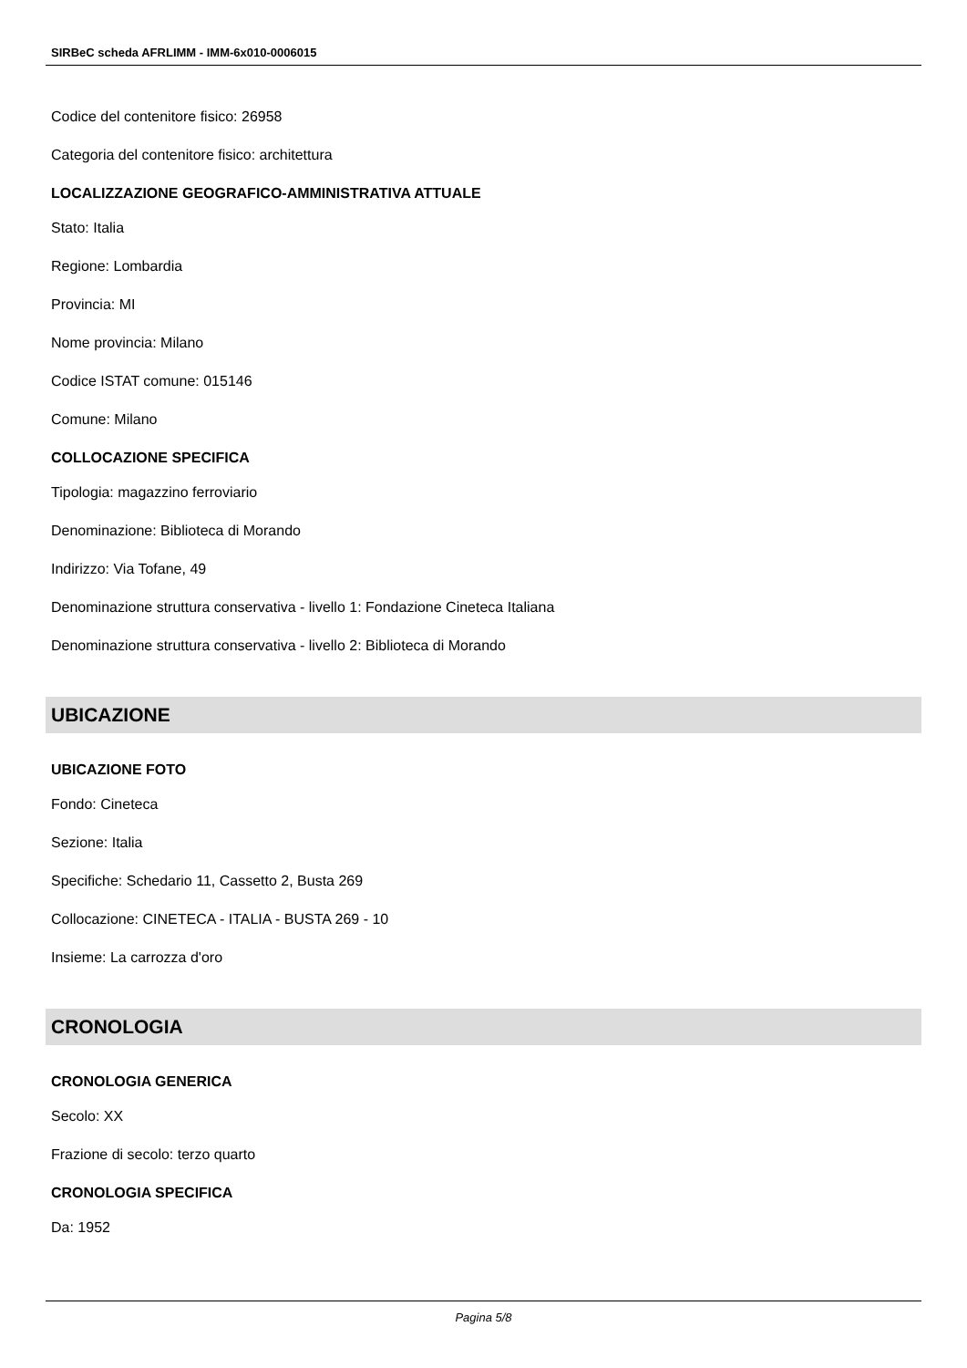SIRBeC scheda AFRLIMM - IMM-6x010-0006015
Codice del contenitore fisico: 26958
Categoria del contenitore fisico: architettura
LOCALIZZAZIONE GEOGRAFICO-AMMINISTRATIVA ATTUALE
Stato: Italia
Regione: Lombardia
Provincia: MI
Nome provincia: Milano
Codice ISTAT comune: 015146
Comune: Milano
COLLOCAZIONE SPECIFICA
Tipologia: magazzino ferroviario
Denominazione: Biblioteca di Morando
Indirizzo: Via Tofane, 49
Denominazione struttura conservativa - livello 1: Fondazione Cineteca Italiana
Denominazione struttura conservativa - livello 2: Biblioteca di Morando
UBICAZIONE
UBICAZIONE FOTO
Fondo: Cineteca
Sezione: Italia
Specifiche: Schedario 11, Cassetto 2, Busta 269
Collocazione: CINETECA - ITALIA - BUSTA 269 - 10
Insieme: La carrozza d'oro
CRONOLOGIA
CRONOLOGIA GENERICA
Secolo: XX
Frazione di secolo: terzo quarto
CRONOLOGIA SPECIFICA
Da: 1952
Pagina 5/8